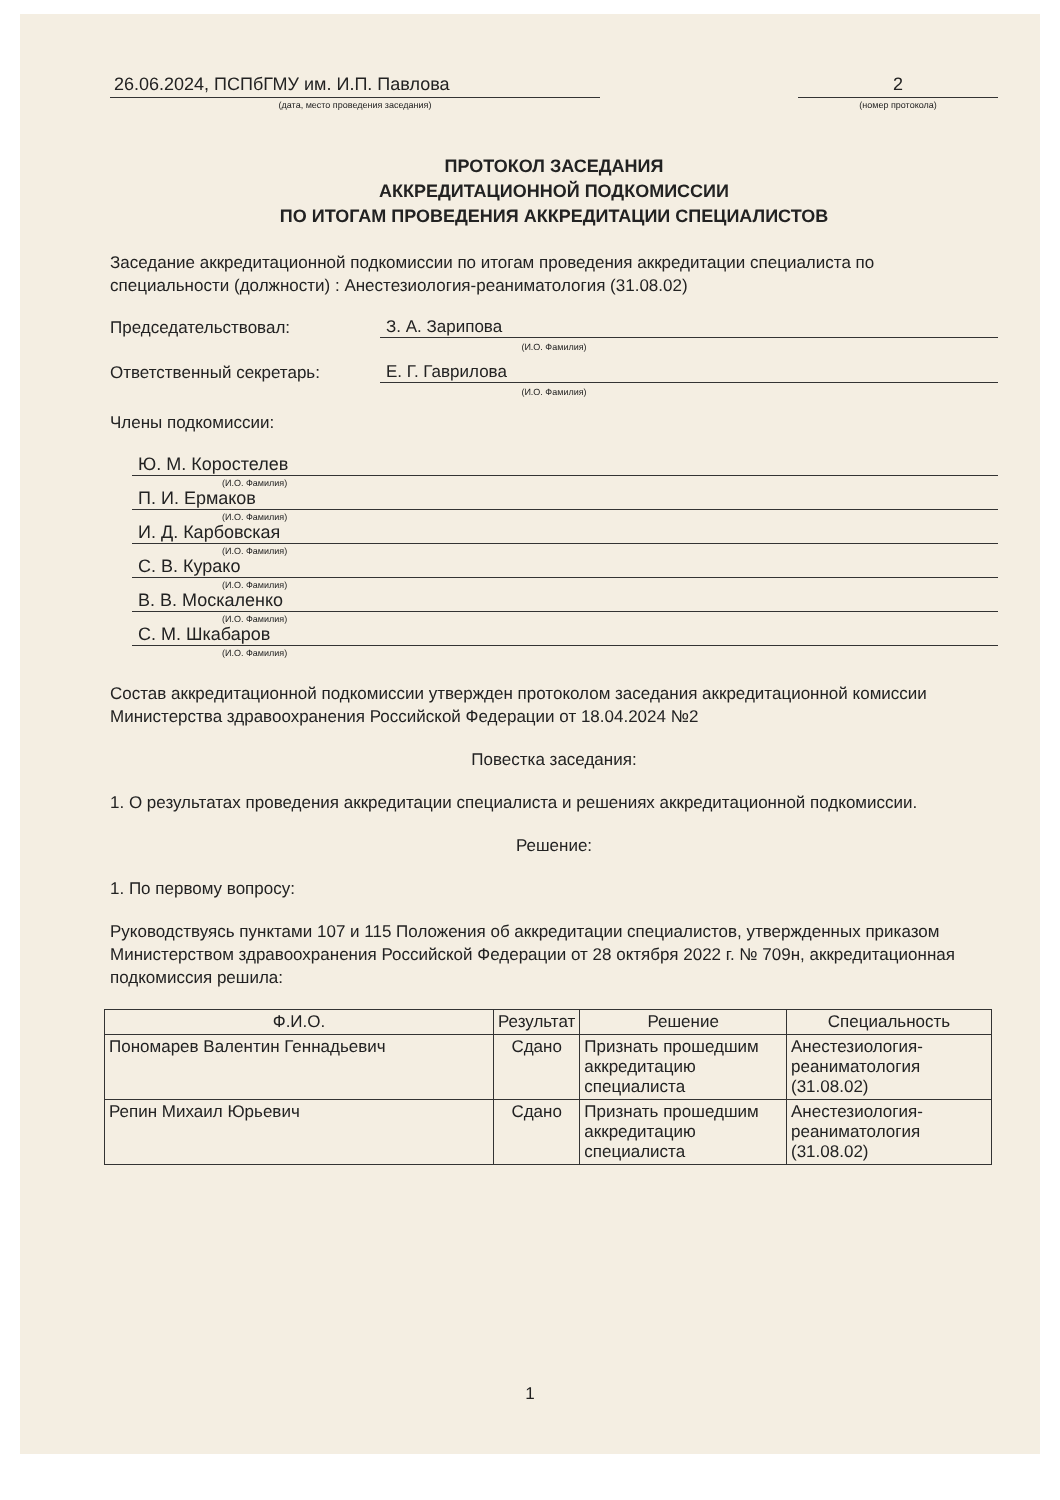26.06.2024, ПСПбГМУ им. И.П. Павлова
(дата, место проведения заседания)
2
(номер протокола)
ПРОТОКОЛ ЗАСЕДАНИЯ
АККРЕДИТАЦИОННОЙ ПОДКОМИССИИ
ПО ИТОГАМ ПРОВЕДЕНИЯ АККРЕДИТАЦИИ СПЕЦИАЛИСТОВ
Заседание аккредитационной подкомиссии по итогам проведения аккредитации специалиста по специальности (должности) : Анестезиология-реаниматология (31.08.02)
Председательствовал: З. А. Зарипова
(И.О. Фамилия)
Ответственный секретарь: Е. Г. Гаврилова
(И.О. Фамилия)
Члены подкомиссии:
Ю. М. Коростелев
(И.О. Фамилия)
П. И. Ермаков
(И.О. Фамилия)
И. Д. Карбовская
(И.О. Фамилия)
С. В. Курако
(И.О. Фамилия)
В. В. Москаленко
(И.О. Фамилия)
С. М. Шкабаров
(И.О. Фамилия)
Состав аккредитационной подкомиссии утвержден протоколом заседания аккредитационной комиссии Министерства здравоохранения Российской Федерации от 18.04.2024 №2
Повестка заседания:
1. О результатах проведения аккредитации специалиста и решениях аккредитационной подкомиссии.
Решение:
1. По первому вопросу:
Руководствуясь пунктами 107 и 115 Положения об аккредитации специалистов, утвержденных приказом Министерством здравоохранения Российской Федерации от 28 октября 2022 г. № 709н, аккредитационная подкомиссия решила:
| Ф.И.О. | Результат | Решение | Специальность |
| --- | --- | --- | --- |
| Пономарев Валентин Геннадьевич | Сдано | Признать прошедшим аккредитацию специалиста | Анестезиология-реаниматология (31.08.02) |
| Репин Михаил Юрьевич | Сдано | Признать прошедшим аккредитацию специалиста | Анестезиология-реаниматология (31.08.02) |
1